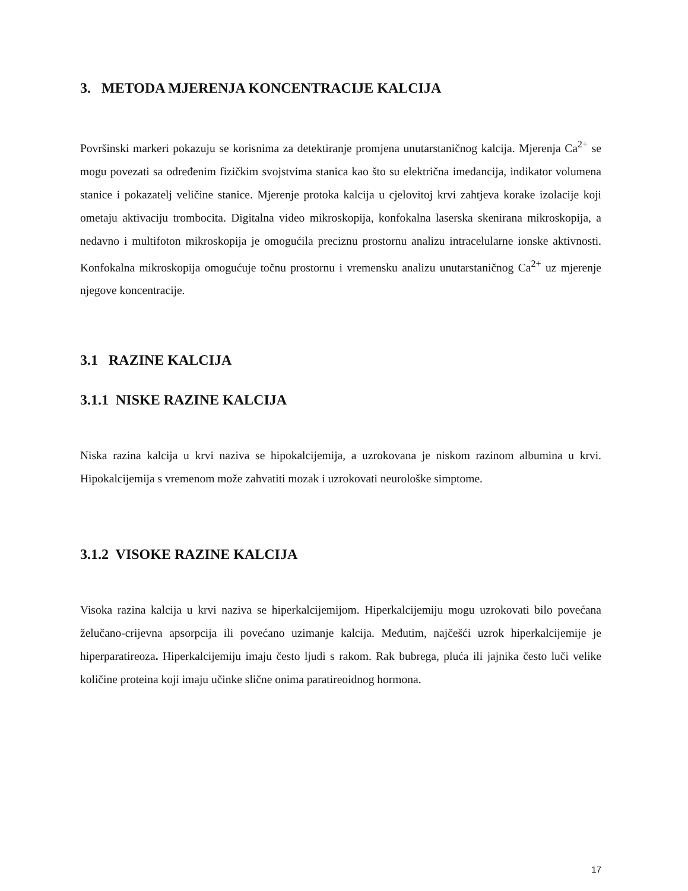3. METODA MJERENJA KONCENTRACIJE KALCIJA
Površinski markeri pokazuju se korisnima za detektiranje promjena unutarstaničnog kalcija. Mjerenja Ca<sup>2+</sup> se mogu povezati sa određenim fizičkim svojstvima stanica kao što su električna imedancija, indikator volumena stanice i pokazatelj veličine stanice. Mjerenje protoka kalcija u cjelovitoj krvi zahtjeva korake izolacije koji ometaju aktivaciju trombocita. Digitalna video mikroskopija, konfokalna laserska skenirana mikroskopija, a nedavno i multifoton mikroskopija je omogućila preciznu prostornu analizu intracelularne ionske aktivnosti. Konfokalna mikroskopija omogućuje točnu prostornu i vremensku analizu unutarstaničnog Ca<sup>2+</sup> uz mjerenje njegove koncentracije.
3.1 RAZINE KALCIJA
3.1.1 NISKE RAZINE KALCIJA
Niska razina kalcija u krvi naziva se hipokalcijemija, a uzrokovana je niskom razinom albumina u krvi. Hipokalcijemija s vremenom može zahvatiti mozak i uzrokovati neurološke simptome.
3.1.2 VISOKE RAZINE KALCIJA
Visoka razina kalcija u krvi naziva se hiperkalcijemijom. Hiperkalcijemiju mogu uzrokovati bilo povećana želučano-crijevna apsorpcija ili povećano uzimanje kalcija. Međutim, najčešći uzrok hiperkalcijemije je hiperparatireoza. Hiperkalcijemiju imaju često ljudi s rakom. Rak bubrega, pluća ili jajnika često luči velike količine proteina koji imaju učinke slične onima paratireoidnog hormona.
17